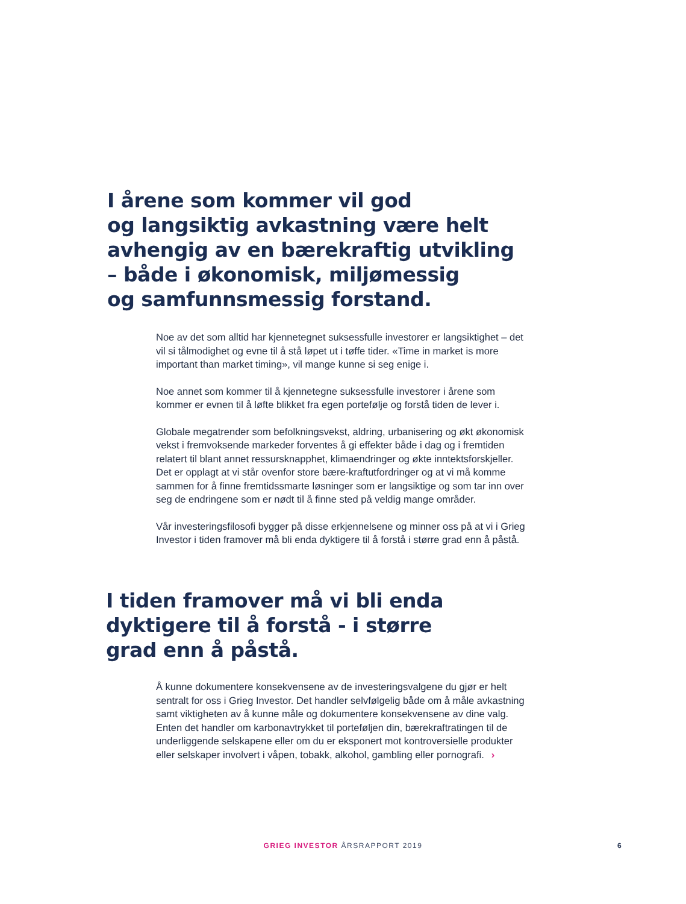I årene som kommer vil god
og langsiktig avkastning være helt
avhengig av en bærekraftig utvikling
– både i økonomisk, miljømessig
og samfunnsmessig forstand.
Noe av det som alltid har kjennetegnet suksessfulle investorer er langsiktighet – det vil si tålmodighet og evne til å stå løpet ut i tøffe tider. «Time in market is more important than market timing», vil mange kunne si seg enige i.
Noe annet som kommer til å kjennetegne suksessfulle investorer i årene som kommer er evnen til å løfte blikket fra egen portefølje og forstå tiden de lever i.
Globale megatrender som befolkningsvekst, aldring, urbanisering og økt økonomisk vekst i fremvoksende markeder forventes å gi effekter både i dag og i fremtiden relatert til blant annet ressursknapphet, klimaendringer og økte inntektsforskjeller. Det er opplagt at vi står ovenfor store bære-kraftutfordringer og at vi må komme sammen for å finne fremtidssmarte løsninger som er langsiktige og som tar inn over seg de endringene som er nødt til å finne sted på veldig mange områder.
Vår investeringsfilosofi bygger på disse erkjennelsene og minner oss på at vi i Grieg Investor i tiden framover må bli enda dyktigere til å forstå i større grad enn å påstå.
I tiden framover må vi bli enda
dyktigere til å forstå - i større
grad enn å påstå.
Å kunne dokumentere konsekvensene av de investeringsvalgene du gjør er helt sentralt for oss i Grieg Investor. Det handler selvfølgelig både om å måle avkastning samt viktigheten av å kunne måle og dokumentere konsekvensene av dine valg. Enten det handler om karbonavtrykket til porteføljen din, bærekraftratingen til de underliggende selskapene eller om du er eksponert mot kontroversielle produkter eller selskaper involvert i våpen, tobakk, alkohol, gambling eller pornografi. ›
GRIEG INVESTOR ÅRSRAPPORT 2019 6